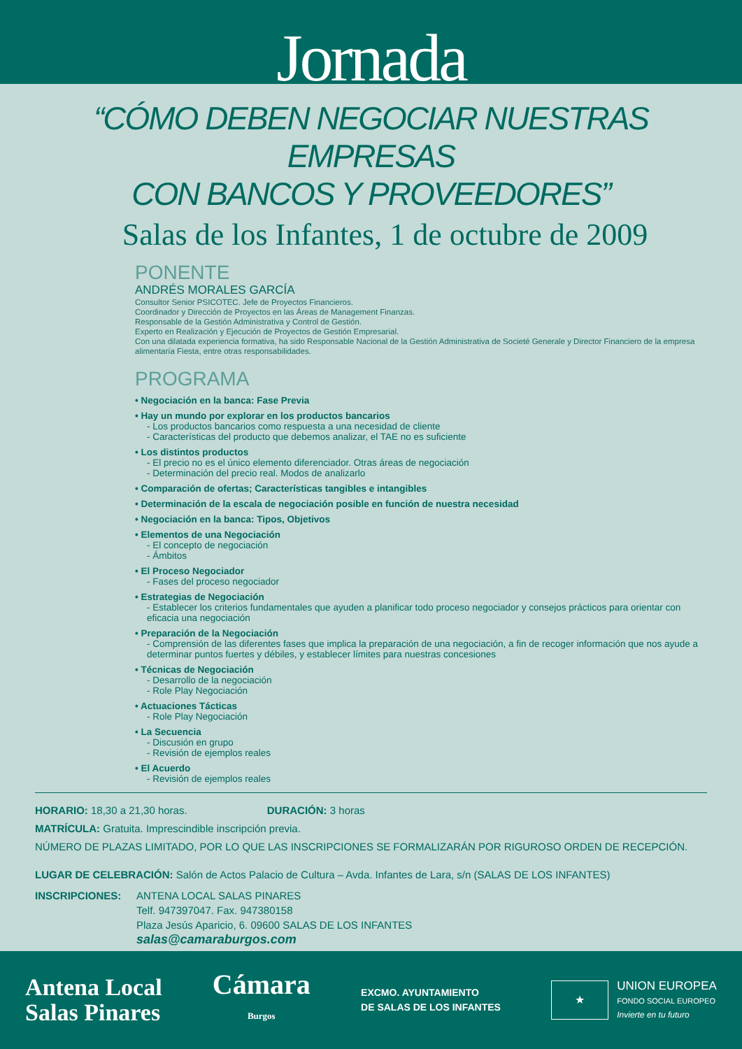Jornada
“CÓMO DEBEN NEGOCIAR NUESTRAS EMPRESAS
CON BANCOS Y PROVEEDORES”
Salas de los Infantes, 1 de octubre de 2009
PONENTE
ANDRÉS MORALES GARCÍA
Consultor Senior PSICOTEC. Jefe de Proyectos Financieros.
Coordinador y Dirección de Proyectos en las Áreas de Management Finanzas.
Responsable de la Gestión Administrativa y Control de Gestión.
Experto en Realización y Ejecución de Proyectos de Gestión Empresarial.
Con una dilatada experiencia formativa, ha sido Responsable Nacional de la Gestión Administrativa de Societé Generale y Director Financiero de la empresa alimentaría Fiesta, entre otras responsabilidades.
PROGRAMA
• Negociación en la banca: Fase Previa
• Hay un mundo por explorar en los productos bancarios
- Los productos bancarios como respuesta a una necesidad de cliente
- Características del producto que debemos analizar, el TAE no es suficiente
• Los distintos productos
- El precio no es el único elemento diferenciador. Otras áreas de negociación
- Determinación del precio real. Modos de analizarlo
• Comparación de ofertas; Características tangibles e intangibles
• Determinación de la escala de negociación posible en función de nuestra necesidad
• Negociación en la banca: Tipos, Objetivos
• Elementos de una Negociación
- El concepto de negociación
- Ámbitos
• El Proceso Negociador
- Fases del proceso negociador
• Estrategias de Negociación
- Establecer los criterios fundamentales que ayuden a planificar todo proceso negociador y consejos prácticos para orientar con eficacia una negociación
• Preparación de la Negociación
- Comprensión de las diferentes fases que implica la preparación de una negociación, a fin de recoger información que nos ayude a determinar puntos fuertes y débiles, y establecer límites para nuestras concesiones
• Técnicas de Negociación
- Desarrollo de la negociación
- Role Play Negociación
• Actuaciones Tácticas
- Role Play Negociación
• La Secuencia
- Discusión en grupo
- Revisión de ejemplos reales
• El Acuerdo
- Revisión de ejemplos reales
HORARIO: 18,30 a 21,30 horas. DURACIÓN: 3 horas
MATRÍCULA: Gratuita. Imprescindible inscripción previa.
NÚMERO DE PLAZAS LIMITADO, POR LO QUE LAS INSCRIPCIONES SE FORMALIZARÁN POR RIGUROSO ORDEN DE RECEPCIÓN.
LUGAR DE CELEBRACIÓN: Salón de Actos Palacio de Cultura – Avda. Infantes de Lara, s/n (SALAS DE LOS INFANTES)
INSCRIPCIONES: ANTENA LOCAL SALAS PINARES
Telf. 947397047. Fax. 947380158
Plaza Jesús Aparicio, 6. 09600 SALAS DE LOS INFANTES
salas@camaraburgos.com
Antena Local
Salas Pinares
Cámara
Burgos
EXCMO. AYUNTAMIENTO
DE SALAS DE LOS INFANTES
★
UNION EUROPEA
FONDO SOCIAL EUROPEO
Invierte en tu futuro